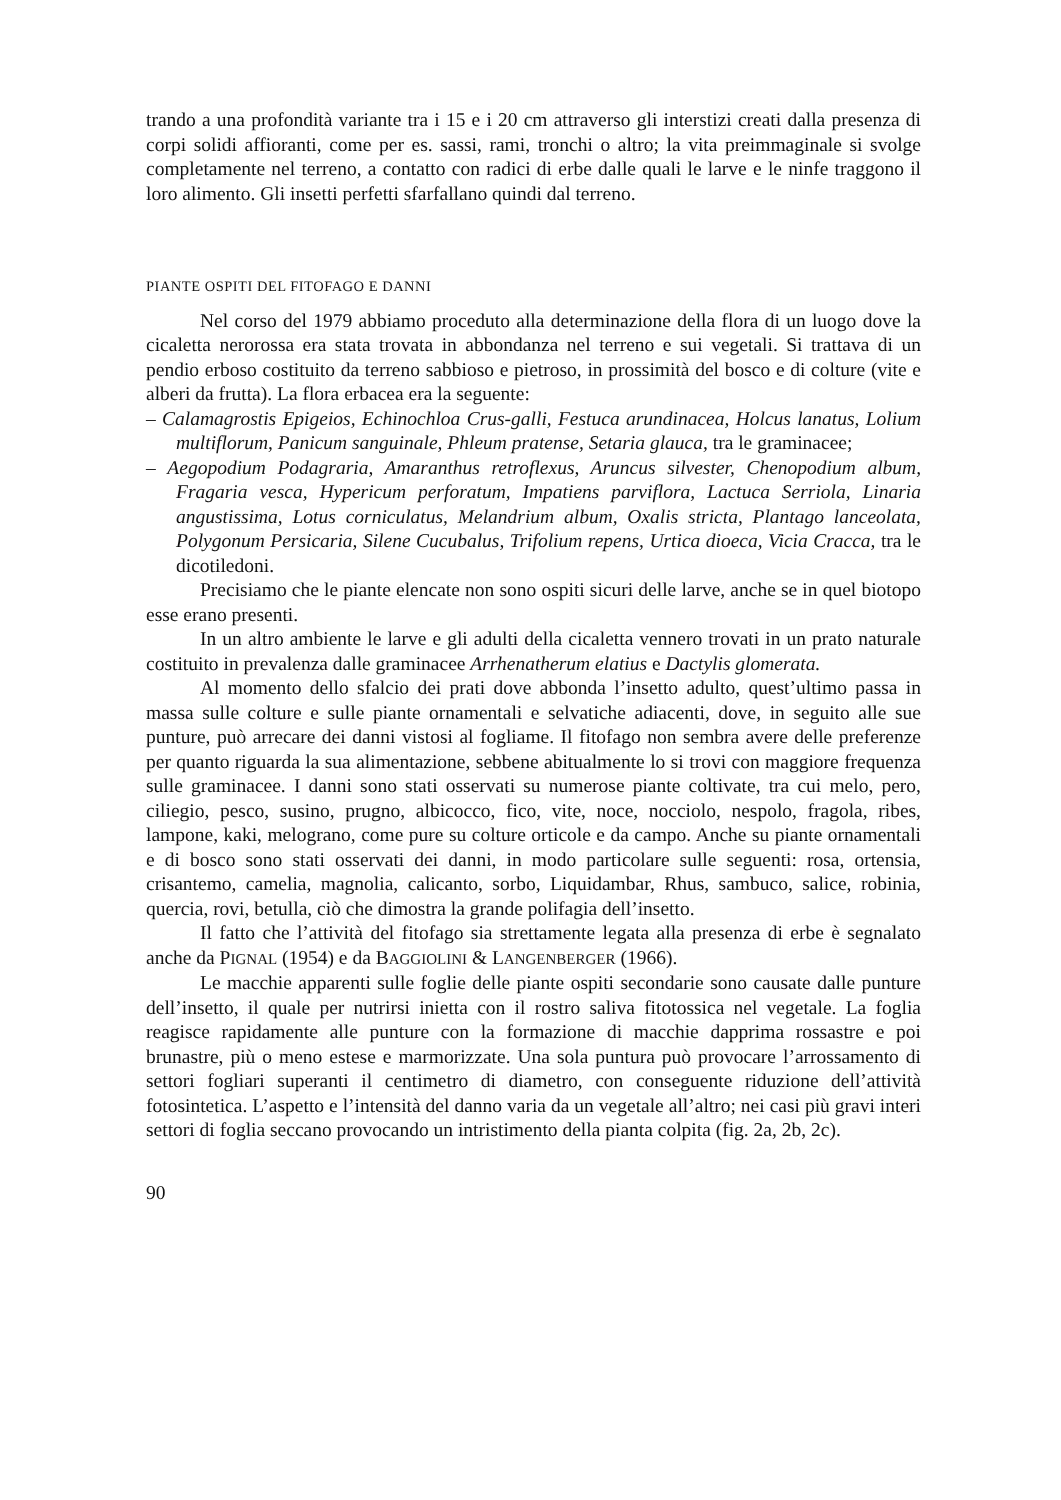trando a una profondità variante tra i 15 e i 20 cm attraverso gli interstizi creati dalla presenza di corpi solidi affioranti, come per es. sassi, rami, tronchi o altro; la vita preimmaginale si svolge completamente nel terreno, a contatto con radici di erbe dalle quali le larve e le ninfe traggono il loro alimento. Gli insetti perfetti sfarfallano quindi dal terreno.
PIANTE OSPITI DEL FITOFAGO E DANNI
Nel corso del 1979 abbiamo proceduto alla determinazione della flora di un luogo dove la cicaletta nerorossa era stata trovata in abbondanza nel terreno e sui vegetali. Si trattava di un pendio erboso costituito da terreno sabbioso e pietroso, in prossimità del bosco e di colture (vite e alberi da frutta). La flora erbacea era la seguente:
– Calamagrostis Epigeios, Echinochloa Crus-galli, Festuca arundinacea, Holcus lanatus, Lolium multiflorum, Panicum sanguinale, Phleum pratense, Setaria glauca, tra le graminacee;
– Aegopodium Podagraria, Amaranthus retroflexus, Aruncus silvester, Chenopodium album, Fragaria vesca, Hypericum perforatum, Impatiens parviflora, Lactuca Serriola, Linaria angustissima, Lotus corniculatus, Melandrium album, Oxalis stricta, Plantago lanceolata, Polygonum Persicaria, Silene Cucubalus, Trifolium repens, Urtica dioeca, Vicia Cracca, tra le dicotiledoni.
Precisiamo che le piante elencate non sono ospiti sicuri delle larve, anche se in quel biotopo esse erano presenti.
In un altro ambiente le larve e gli adulti della cicaletta vennero trovati in un prato naturale costituito in prevalenza dalle graminacee Arrhenatherum elatius e Dactylis glomerata.
Al momento dello sfalcio dei prati dove abbonda l’insetto adulto, quest’ultimo passa in massa sulle colture e sulle piante ornamentali e selvatiche adiacenti, dove, in seguito alle sue punture, può arrecare dei danni vistosi al fogliame. Il fitofago non sembra avere delle preferenze per quanto riguarda la sua alimentazione, sebbene abitualmente lo si trovi con maggiore frequenza sulle graminacee. I danni sono stati osservati su numerose piante coltivate, tra cui melo, pero, ciliegio, pesco, susino, prugno, albicocco, fico, vite, noce, nocciolo, nespolo, fragola, ribes, lampone, kaki, melograno, come pure su colture orticole e da campo. Anche su piante ornamentali e di bosco sono stati osservati dei danni, in modo particolare sulle seguenti: rosa, ortensia, crisantemo, camelia, magnolia, calicanto, sorbo, Liquidambar, Rhus, sambuco, salice, robinia, quercia, rovi, betulla, ciò che dimostra la grande polifagia dell’insetto.
Il fatto che l’attività del fitofago sia strettamente legata alla presenza di erbe è segnalato anche da PIGNAL (1954) e da BAGGIOLINI & LANGENBERGER (1966).
Le macchie apparenti sulle foglie delle piante ospiti secondarie sono causate dalle punture dell’insetto, il quale per nutrirsi inietta con il rostro saliva fitotossica nel vegetale. La foglia reagisce rapidamente alle punture con la formazione di macchie dapprima rossastre e poi brunastre, più o meno estese e marmorizzate. Una sola puntura può provocare l’arrossamento di settori fogliari superanti il centimetro di diametro, con conseguente riduzione dell’attività fotosintetica. L’aspetto e l’intensità del danno varia da un vegetale all’altro; nei casi più gravi interi settori di foglia seccano provocando un intristimento della pianta colpita (fig. 2a, 2b, 2c).
90